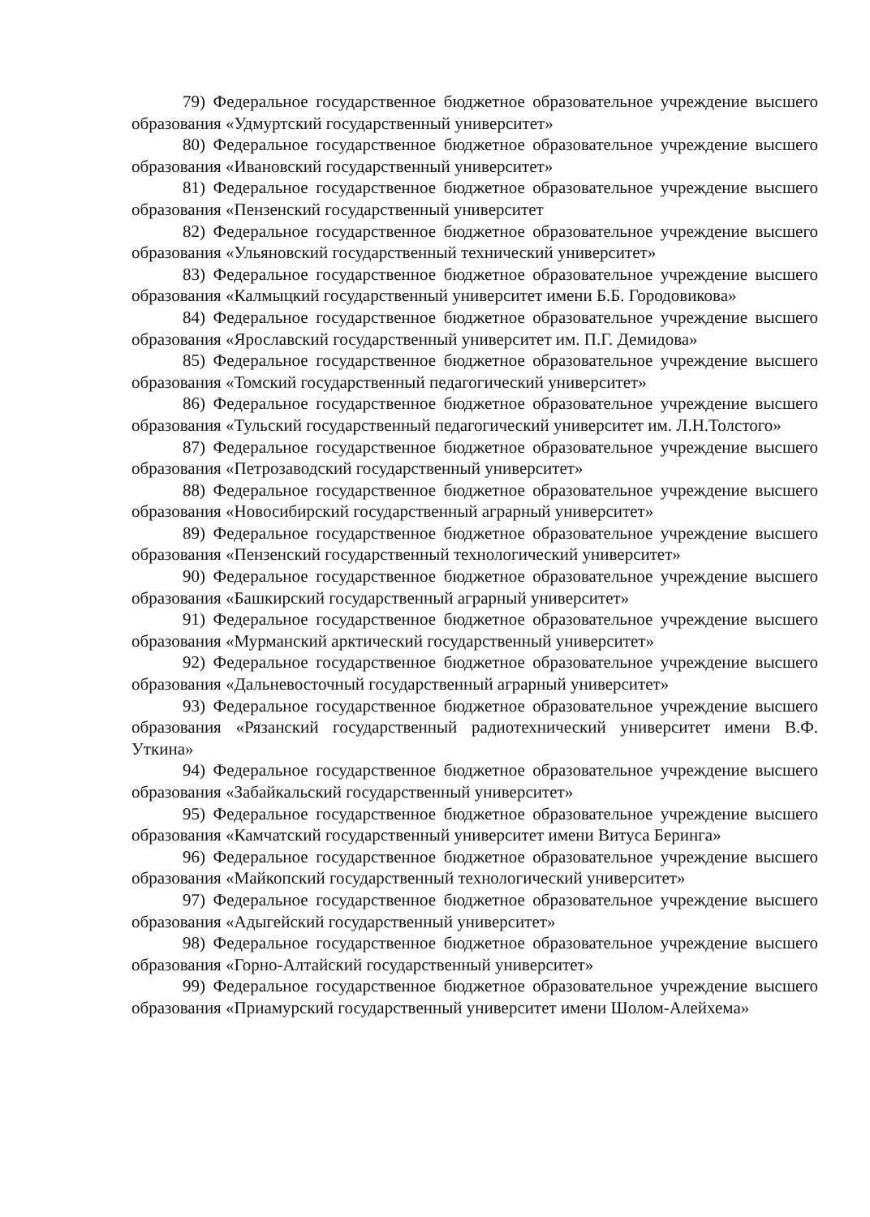79) Федеральное государственное бюджетное образовательное учреждение высшего образования «Удмуртский государственный университет»
80) Федеральное государственное бюджетное образовательное учреждение высшего образования «Ивановский государственный университет»
81) Федеральное государственное бюджетное образовательное учреждение высшего образования «Пензенский государственный университет
82) Федеральное государственное бюджетное образовательное учреждение высшего образования «Ульяновский государственный технический университет»
83) Федеральное государственное бюджетное образовательное учреждение высшего образования «Калмыцкий государственный университет имени Б.Б. Городовикова»
84) Федеральное государственное бюджетное образовательное учреждение высшего образования «Ярославский государственный университет им. П.Г. Демидова»
85) Федеральное государственное бюджетное образовательное учреждение высшего образования «Томский государственный педагогический университет»
86) Федеральное государственное бюджетное образовательное учреждение высшего образования «Тульский государственный педагогический университет им. Л.Н.Толстого»
87) Федеральное государственное бюджетное образовательное учреждение высшего образования «Петрозаводский государственный университет»
88) Федеральное государственное бюджетное образовательное учреждение высшего образования «Новосибирский государственный аграрный университет»
89) Федеральное государственное бюджетное образовательное учреждение высшего образования «Пензенский государственный технологический университет»
90) Федеральное государственное бюджетное образовательное учреждение высшего образования «Башкирский государственный аграрный университет»
91) Федеральное государственное бюджетное образовательное учреждение высшего образования «Мурманский арктический государственный университет»
92) Федеральное государственное бюджетное образовательное учреждение высшего образования «Дальневосточный государственный аграрный университет»
93) Федеральное государственное бюджетное образовательное учреждение высшего образования «Рязанский государственный радиотехнический университет имени В.Ф. Уткина»
94) Федеральное государственное бюджетное образовательное учреждение высшего образования «Забайкальский государственный университет»
95) Федеральное государственное бюджетное образовательное учреждение высшего образования «Камчатский государственный университет имени Витуса Беринга»
96) Федеральное государственное бюджетное образовательное учреждение высшего образования «Майкопский государственный технологический университет»
97) Федеральное государственное бюджетное образовательное учреждение высшего образования «Адыгейский государственный университет»
98) Федеральное государственное бюджетное образовательное учреждение высшего образования «Горно-Алтайский государственный университет»
99) Федеральное государственное бюджетное образовательное учреждение высшего образования «Приамурский государственный университет имени Шолом-Алейхема»